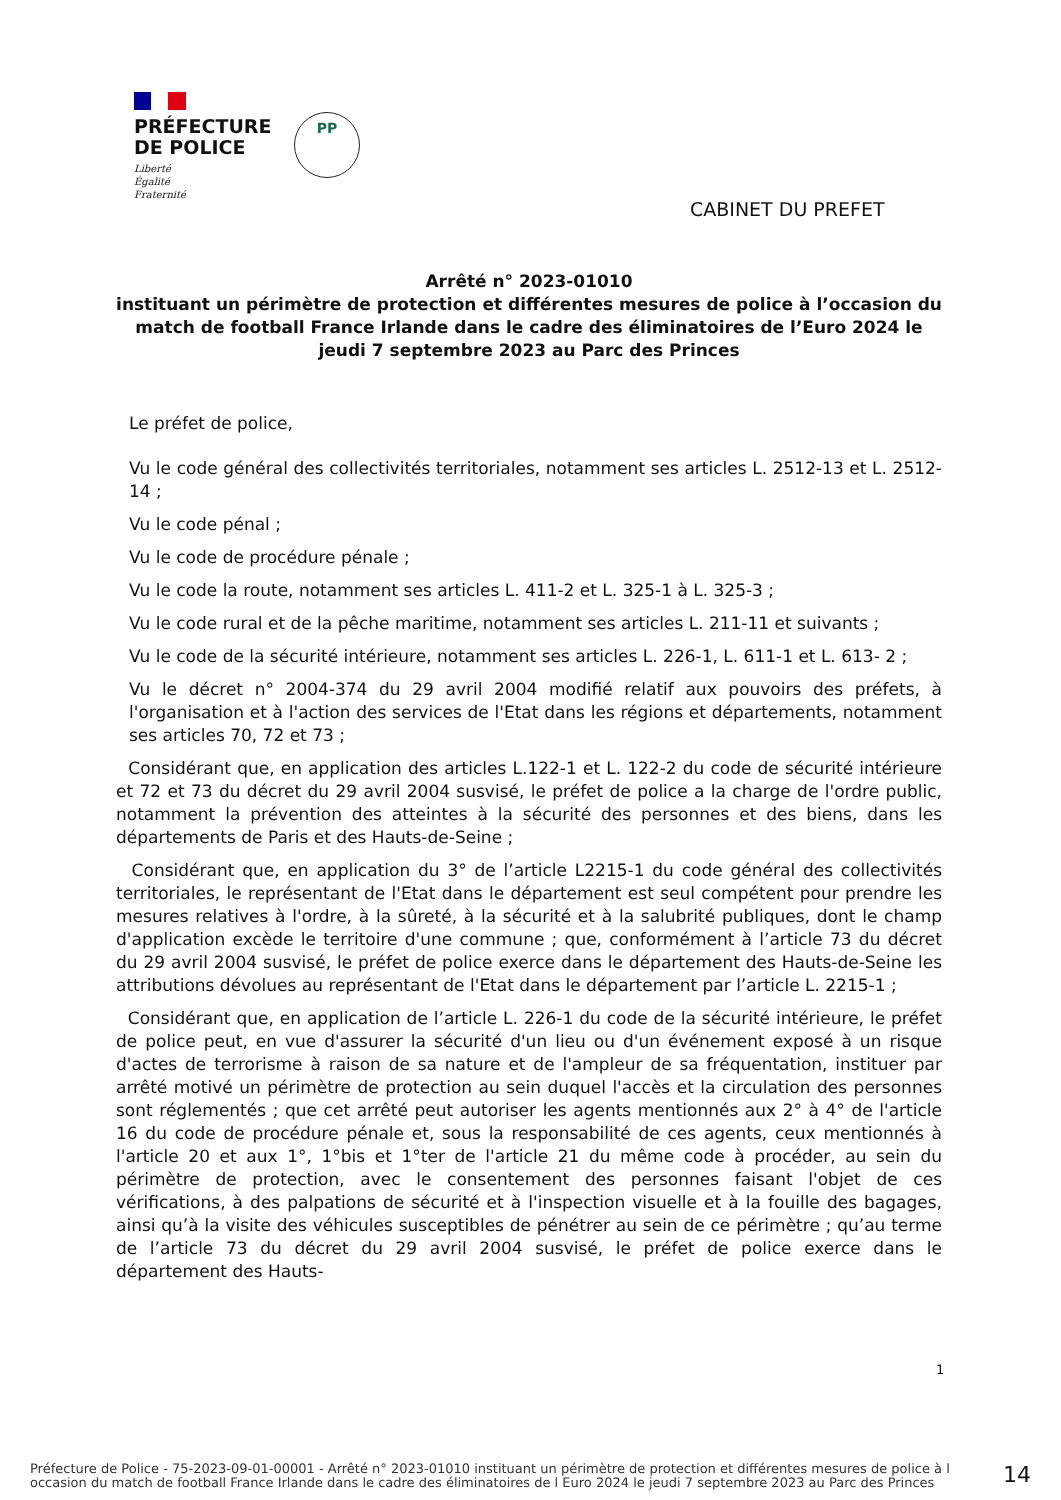PRÉFECTURE
DE POLICE
Liberté
Égalité
Fraternité
PP
CABINET DU PREFET
Arrêté n° 2023-01010
instituant un périmètre de protection et différentes mesures de police à l’occasion du match de football France Irlande dans le cadre des éliminatoires de l’Euro 2024 le jeudi 7 septembre 2023 au Parc des Princes
Le préfet de police,
Vu le code général des collectivités territoriales, notamment ses articles L. 2512-13 et L. 2512-14 ;
Vu le code pénal ;
Vu le code de procédure pénale ;
Vu le code la route, notamment ses articles L. 411-2 et L. 325-1 à L. 325-3 ;
Vu le code rural et de la pêche maritime, notamment ses articles L. 211-11 et suivants ;
Vu le code de la sécurité intérieure, notamment ses articles L. 226-1, L. 611-1 et L. 613- 2 ;
Vu le décret n° 2004-374 du 29 avril 2004 modifié relatif aux pouvoirs des préfets, à l'organisation et à l'action des services de l'Etat dans les régions et départements, notamment ses articles 70, 72 et 73 ;
Considérant que, en application des articles L.122-1 et L. 122-2 du code de sécurité intérieure et 72 et 73 du décret du 29 avril 2004 susvisé, le préfet de police a la charge de l'ordre public, notamment la prévention des atteintes à la sécurité des personnes et des biens, dans les départements de Paris et des Hauts-de-Seine ;
Considérant que, en application du 3° de l’article L2215-1 du code général des collectivités territoriales, le représentant de l'Etat dans le département est seul compétent pour prendre les mesures relatives à l'ordre, à la sûreté, à la sécurité et à la salubrité publiques, dont le champ d'application excède le territoire d'une commune ; que, conformément à l’article 73 du décret du 29 avril 2004 susvisé, le préfet de police exerce dans le département des Hauts-de-Seine les attributions dévolues au représentant de l'Etat dans le département par l’article L. 2215-1 ;
Considérant que, en application de l’article L. 226-1 du code de la sécurité intérieure, le préfet de police peut, en vue d'assurer la sécurité d'un lieu ou d'un événement exposé à un risque d'actes de terrorisme à raison de sa nature et de l'ampleur de sa fréquentation, instituer par arrêté motivé un périmètre de protection au sein duquel l'accès et la circulation des personnes sont réglementés ; que cet arrêté peut autoriser les agents mentionnés aux 2° à 4° de l'article 16 du code de procédure pénale et, sous la responsabilité de ces agents, ceux mentionnés à l'article 20 et aux 1°, 1°bis et 1°ter de l'article 21 du même code à procéder, au sein du périmètre de protection, avec le consentement des personnes faisant l'objet de ces vérifications, à des palpations de sécurité et à l'inspection visuelle et à la fouille des bagages, ainsi qu’à la visite des véhicules susceptibles de pénétrer au sein de ce périmètre ; qu’au terme de l’article 73 du décret du 29 avril 2004 susvisé, le préfet de police exerce dans le département des Hauts-
1
Préfecture de Police - 75-2023-09-01-00001 - Arrêté n° 2023-01010 instituant un périmètre de protection et différentes mesures de police à l occasion du match de football France Irlande dans le cadre des éliminatoires de l Euro 2024 le jeudi 7 septembre 2023 au Parc des Princes
14